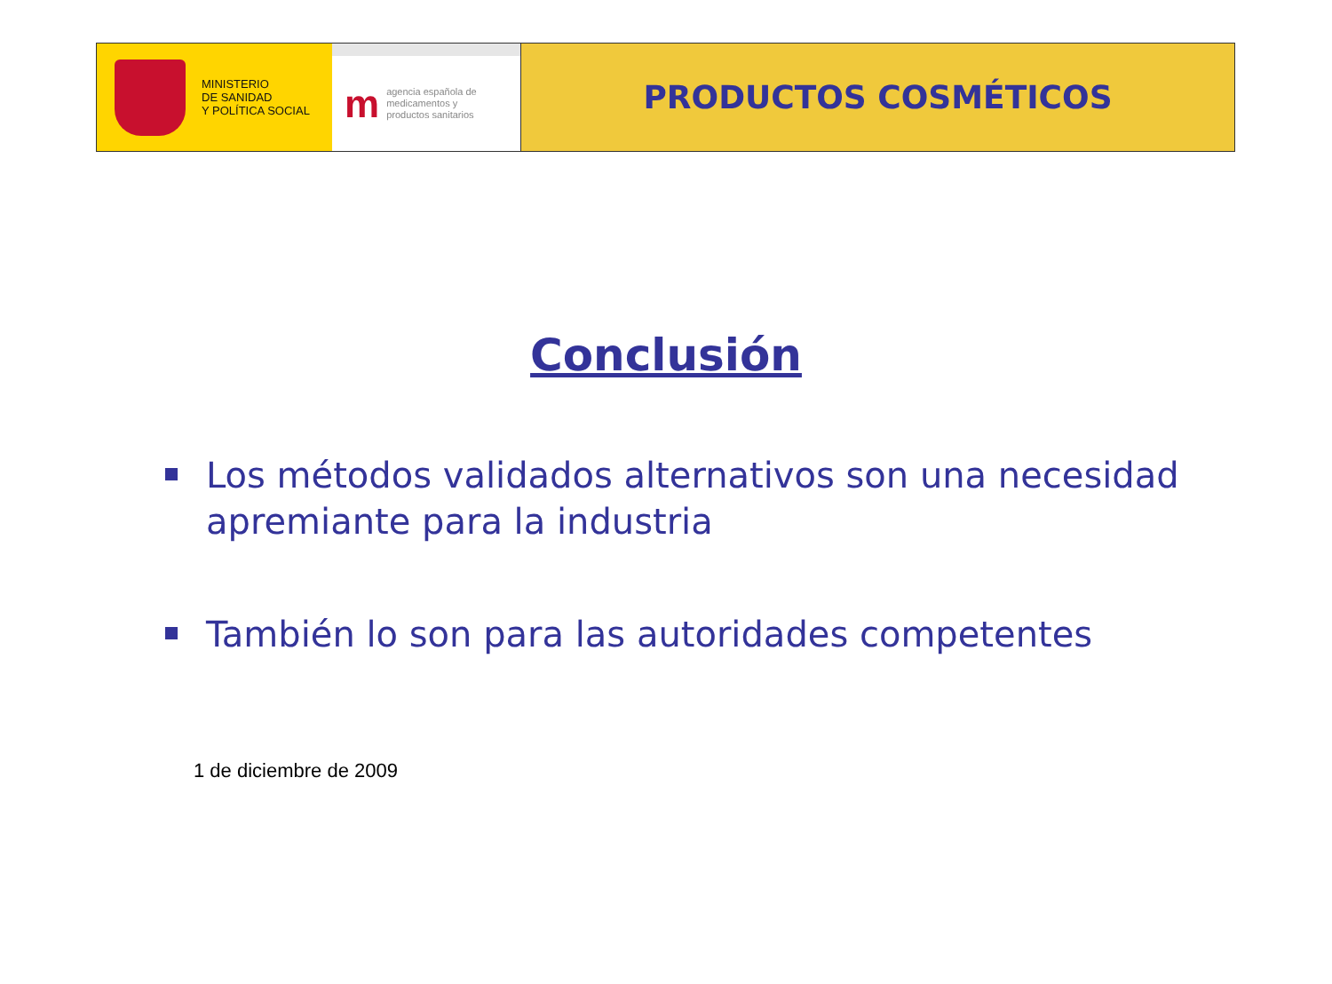MINISTERIO
DE SANIDAD
Y POLÍTICA SOCIAL
m
agencia española de
medicamentos y
productos sanitarios
PRODUCTOS COSMÉTICOS
Conclusión
Los métodos validados alternativos son una necesidad apremiante para la industria
También lo son para las autoridades competentes
1 de diciembre de 2009